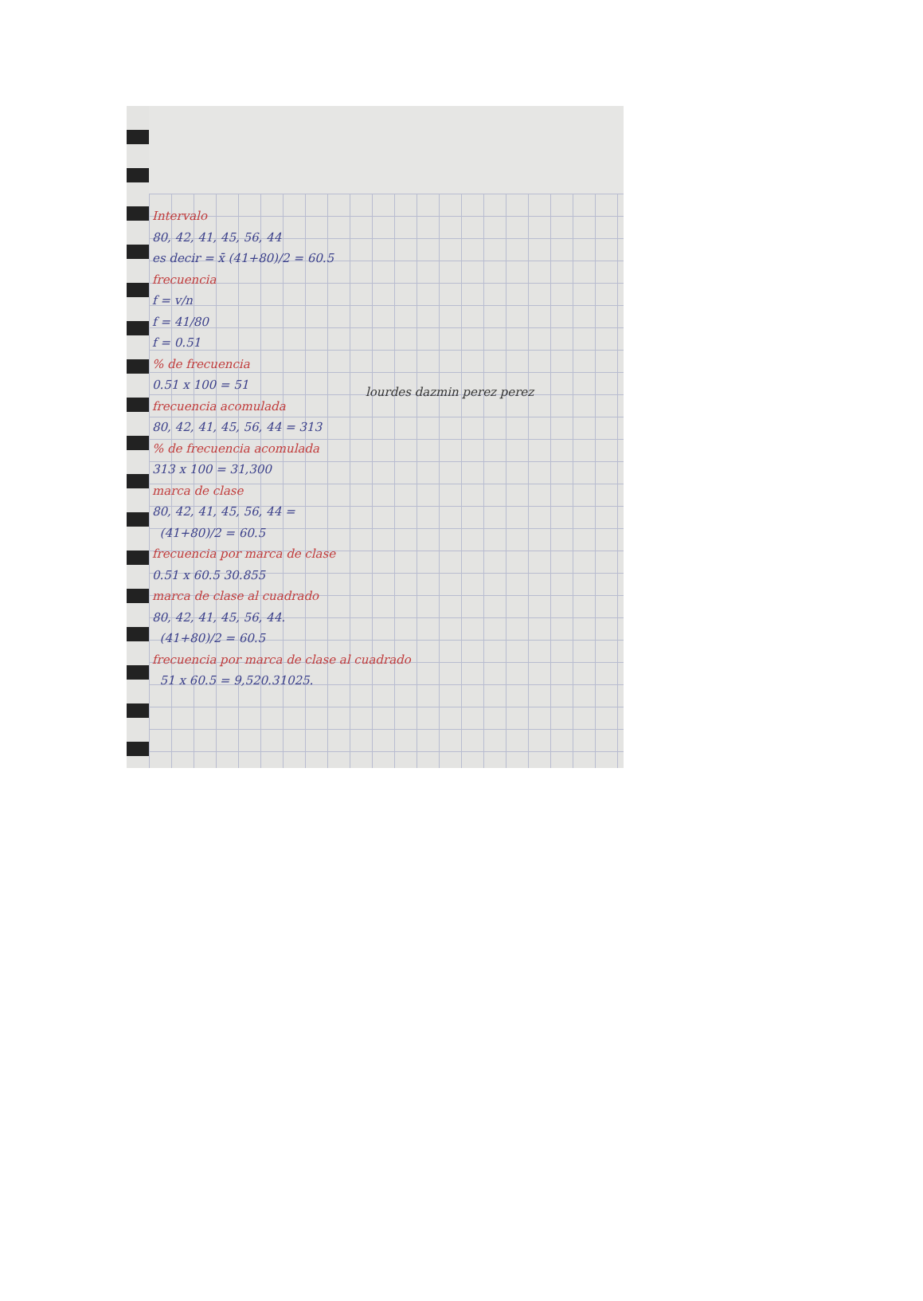Intervalo
80, 42, 41, 45, 56, 44
es decir = x̄ (41+80)/2 = 60.5
frecuencia
f = v/n
f = 41/80
f = 0.51
% de frecuencia
0.51 x 100 = 51
frecuencia acomulada
80, 42, 41, 45, 56, 44 = 313
% de frecuencia acomulada
313 x 100 = 31,300
marca de clase
80, 42, 41, 45, 56, 44 =
(41+80)/2 = 60.5
frecuencia por marca de clase
0.51 x 60.5 30.855
marca de clase al cuadrado
80, 42, 41, 45, 56, 44.
(41+80)/2 = 60.5
frecuencia por marca de clase al cuadrado
51 x 60.5 = 9,520.31025.
lourdes dazmin perez perez